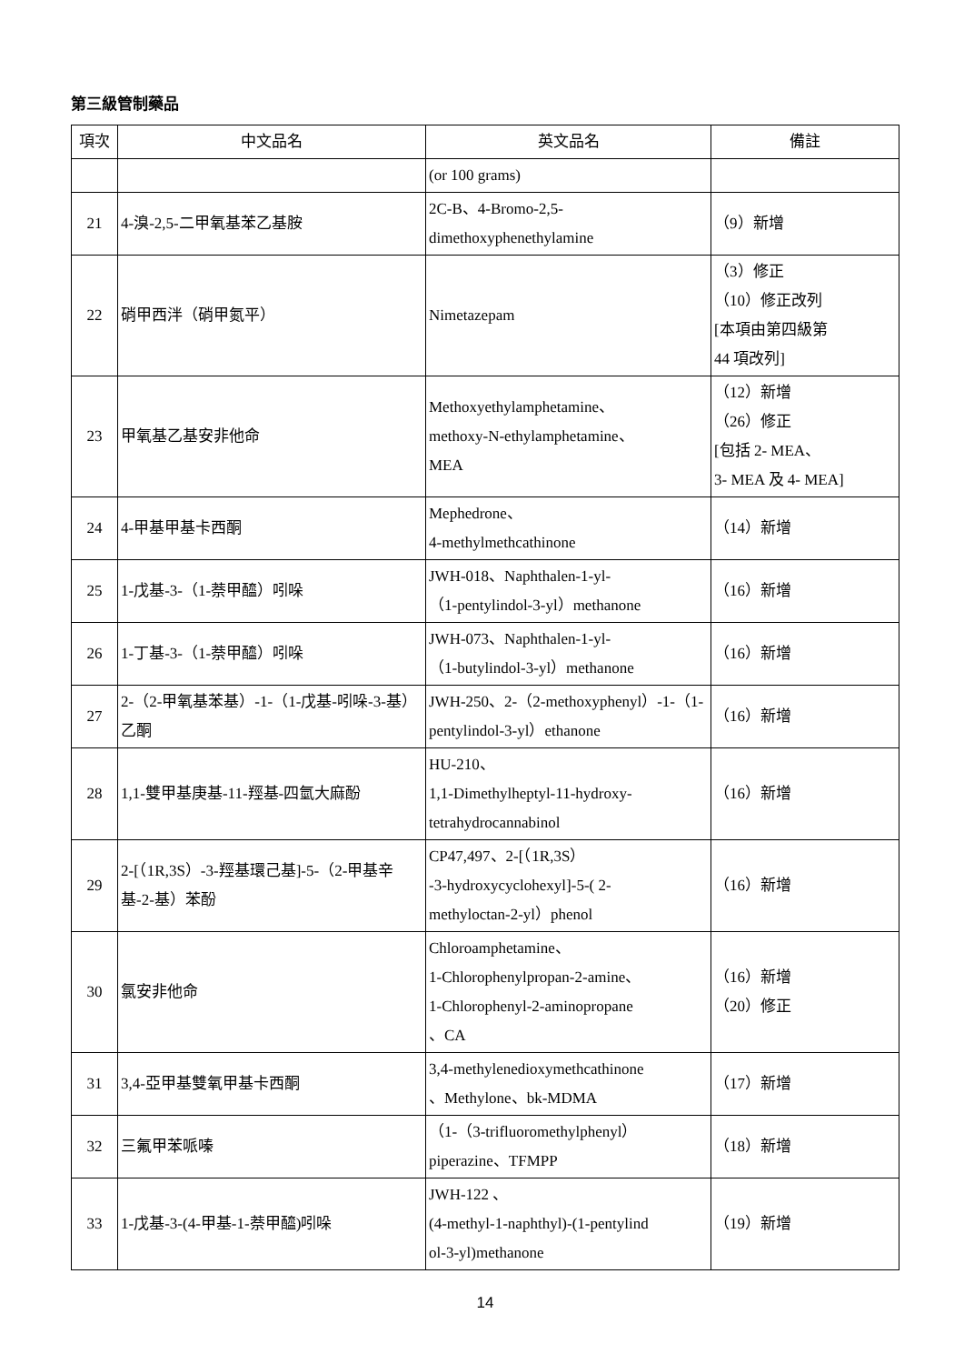第三級管制藥品
| 項次 | 中文品名 | 英文品名 | 備註 |
| --- | --- | --- | --- |
| | | (or 100 grams) | |
| 21 | 4-溴-2,5-二甲氧基苯乙基胺 | 2C-B、4-Bromo-2,5- dimethoxyphenethylamine | （9）新增 |
| 22 | 硝甲西泮（硝甲氮平） | Nimetazepam | （3）修正 （10）修正改列 [本項由第四級第 44 項改列] |
| 23 | 甲氧基乙基安非他命 | Methoxyethylamphetamine、 methoxy-N-ethylamphetamine、 MEA | （12）新增 （26）修正 [包括 2- MEA、 3- MEA 及 4- MEA] |
| 24 | 4-甲基甲基卡西酮 | Mephedrone、 4-methylmethcathinone | （14）新增 |
| 25 | 1-戊基-3-（1-萘甲醯）吲哚 | JWH-018、Naphthalen-1-yl- （1-pentylindol-3-yl）methanone | （16）新增 |
| 26 | 1-丁基-3-（1-萘甲醯）吲哚 | JWH-073、Naphthalen-1-yl- （1-butylindol-3-yl）methanone | （16）新增 |
| 27 | 2-（2-甲氧基苯基）-1-（1-戊基-吲哚-3-基）乙酮 | JWH-250、2-（2-methoxyphenyl）-1-（1-pentylindol-3-yl）ethanone | （16）新增 |
| 28 | 1,1-雙甲基庚基-11-羥基-四氫大麻酚 | HU-210、 1,1-Dimethylheptyl-11-hydroxy- tetrahydrocannabinol | （16）新增 |
| 29 | 2-[（1R,3S）-3-羥基環己基]-5-（2-甲基辛基-2-基）苯酚 | CP47,497、2-[（1R,3S） -3-hydroxycyclohexyl]-5-( 2- methyloctan-2-yl）phenol | （16）新增 |
| 30 | 氯安非他命 | Chloroamphetamine、 1-Chlorophenylpropan-2-amine、 1-Chlorophenyl-2-aminopropane 、CA | （16）新增 （20）修正 |
| 31 | 3,4-亞甲基雙氧甲基卡西酮 | 3,4-methylenedioxymethcathinone 、Methylone、bk-MDMA | （17）新增 |
| 32 | 三氟甲苯哌嗪 | （1-（3-trifluoromethylphenyl） piperazine、TFMPP | （18）新增 |
| 33 | 1-戊基-3-(4-甲基-1-萘甲醯)吲哚 | JWH-122 、 (4-methyl-1-naphthyl)-(1-pentylind ol-3-yl)methanone | （19）新增 |
14